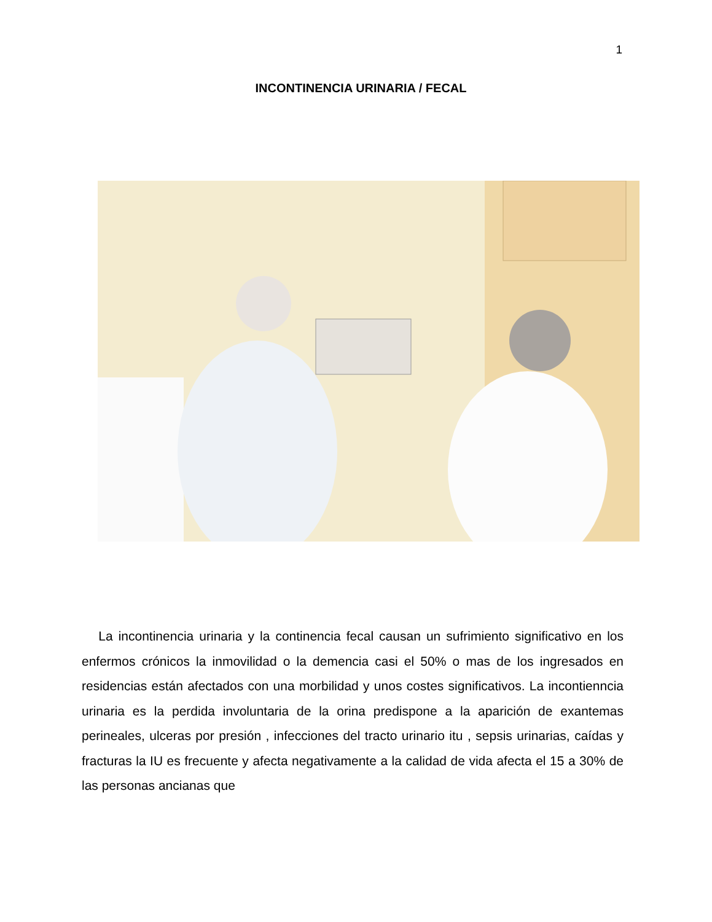1
INCONTINENCIA URINARIA / FECAL
La incontinencia urinaria y la continencia fecal causan un sufrimiento significativo en los enfermos crónicos la inmovilidad o la demencia casi el 50% o mas de los ingresados en residencias están afectados con una morbilidad y unos costes significativos. La incontienncia urinaria es la perdida involuntaria de la orina predispone a la aparición de exantemas perineales, ulceras por presión , infecciones del tracto urinario itu , sepsis urinarias, caídas y fracturas la IU es frecuente y afecta negativamente a la calidad de vida afecta el 15 a 30% de las personas ancianas que